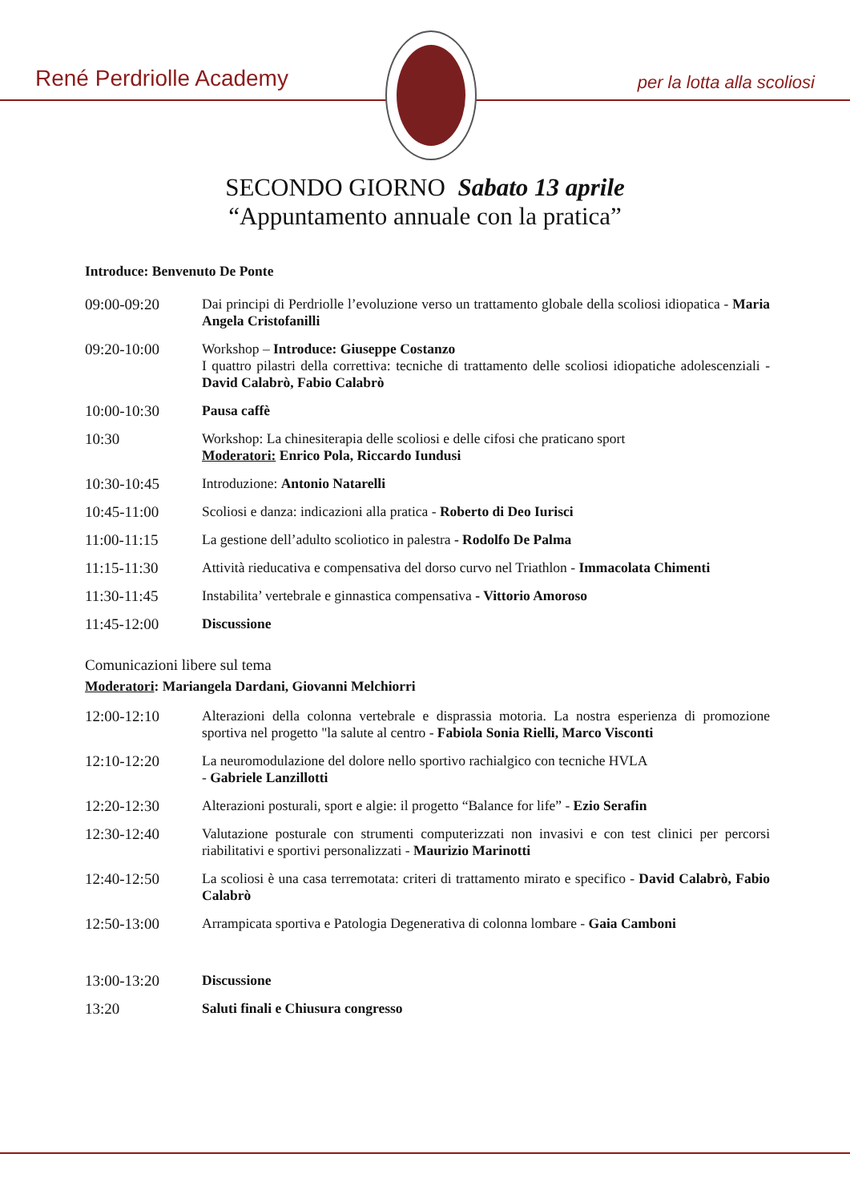René Perdriolle Academy per la lotta alla scoliosi
SECONDO GIORNO Sabato 13 aprile
“Appuntamento annuale con la pratica”
Introduce: Benvenuto De Ponte
09:00-09:20 Dai principi di Perdriolle l’evoluzione verso un trattamento globale della scoliosi idiopatica - Maria Angela Cristofanilli
09:20-10:00 Workshop – Introduce: Giuseppe Costanzo
I quattro pilastri della correttiva: tecniche di trattamento delle scoliosi idiopatiche adolescenziali - David Calabrò, Fabio Calabrò
10:00-10:30 Pausa caffè
10:30 Workshop: La chinesiterapia delle scoliosi e delle cifosi che praticano sport
Moderatori: Enrico Pola, Riccardo Iundusi
10:30-10:45 Introduzione: Antonio Natarelli
10:45-11:00 Scoliosi e danza: indicazioni alla pratica - Roberto di Deo Iurisci
11:00-11:15 La gestione dell’adulto scoliotico in palestra - Rodolfo De Palma
11:15-11:30 Attività rieducativa e compensativa del dorso curvo nel Triathlon - Immacolata Chimenti
11:30-11:45 Instabilita’ vertebrale e ginnastica compensativa - Vittorio Amoroso
11:45-12:00 Discussione
Comunicazioni libere sul tema
Moderatori: Mariangela Dardani, Giovanni Melchiorri
12:00-12:10 Alterazioni della colonna vertebrale e disprassia motoria. La nostra esperienza di promozione sportiva nel progetto "la salute al centro - Fabiola Sonia Rielli, Marco Visconti
12:10-12:20 La neuromodulazione del dolore nello sportivo rachialgico con tecniche HVLA
- Gabriele Lanzillotti
12:20-12:30 Alterazioni posturali, sport e algie: il progetto “Balance for life” - Ezio Serafin
12:30-12:40 Valutazione posturale con strumenti computerizzati non invasivi e con test clinici per percorsi riabilitativi e sportivi personalizzati - Maurizio Marinotti
12:40-12:50 La scoliosi è una casa terremotata: criteri di trattamento mirato e specifico - David Calabrò, Fabio Calabrò
12:50-13:00 Arrampicata sportiva e Patologia Degenerativa di colonna lombare - Gaia Camboni
13:00-13:20 Discussione
13:20 Saluti finali e Chiusura congresso